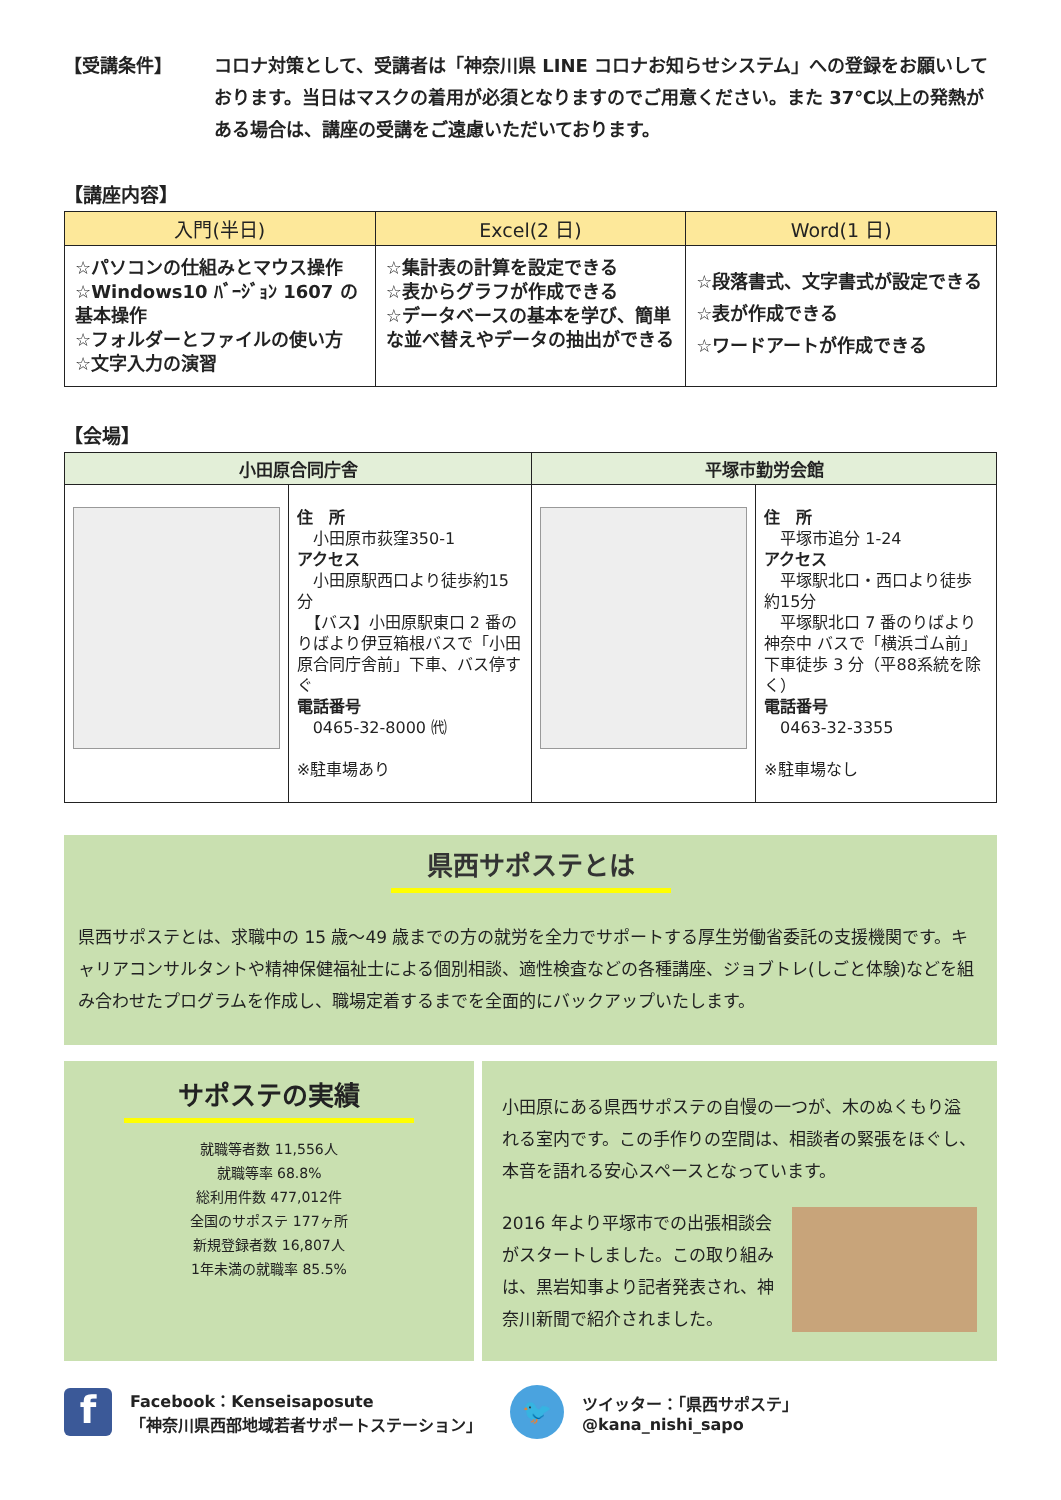【受講条件】 コロナ対策として、受講者は「神奈川県 LINE コロナお知らせシステム」への登録をお願いしております。当日はマスクの着用が必須となりますのでご用意ください。また 37℃以上の発熱がある場合は、講座の受講をご遠慮いただいております。
【講座内容】
| 入門(半日) | Excel(2 日) | Word(1 日) |
| --- | --- | --- |
| ☆パソコンの仕組みとマウス操作 ☆Windows10 ﾊﾞｰｼﾞｮﾝ 1607 の基本操作 ☆フォルダーとファイルの使い方 ☆文字入力の演習 | ☆集計表の計算を設定できる ☆表からグラフが作成できる ☆データベースの基本を学び、簡単な並べ替えやデータの抽出ができる | ☆段落書式、文字書式が設定できる ☆表が作成できる ☆ワードアートが作成できる |
【会場】
| 小田原合同庁舎 | | 平塚市勤労会館 | |
| --- | --- | --- | --- |
| | 住 所 小田原市荻窪350-1 アクセス 小田原駅西口より徒歩約15分 【バス】小田原駅東口 2 番のりばより伊豆箱根バスで「小田原合同庁舎前」下車、バス停すぐ 電話番号 0465-32-8000 ㈹ ※駐車場あり | | 住 所 平塚市追分 1-24 アクセス 平塚駅北口・西口より徒歩約15分 平塚駅北口 7 番のりばより神奈中 バスで「横浜ゴム前」下車徒歩 3 分（平88系統を除く） 電話番号 0463-32-3355 ※駐車場なし |
県西サポステとは
県西サポステとは、求職中の 15 歳～49 歳までの方の就労を全力でサポートする厚生労働省委託の支援機関です。キャリアコンサルタントや精神保健福祉士による個別相談、適性検査などの各種講座、ジョブトレ(しごと体験)などを組み合わせたプログラムを作成し、職場定着するまでを全面的にバックアップいたします。
サポステの実績
就職等者数 11,556人
就職等率 68.8%
総利用件数 477,012件
全国のサポステ 177ヶ所
新規登録者数 16,807人
1年未満の就職率 85.5%
小田原にある県西サポステの自慢の一つが、木のぬくもり溢れる室内です。この手作りの空間は、相談者の緊張をほぐし、本音を語れる安心スペースとなっています。
2016 年より平塚市での出張相談会がスタートしました。この取り組みは、黒岩知事より記者発表され、神奈川新聞で紹介されました。
f
Facebook：Kenseisaposute
「神奈川県西部地域若者サポートステーション」
🐦
ツイッター：「県西サポステ」
@kana_nishi_sapo